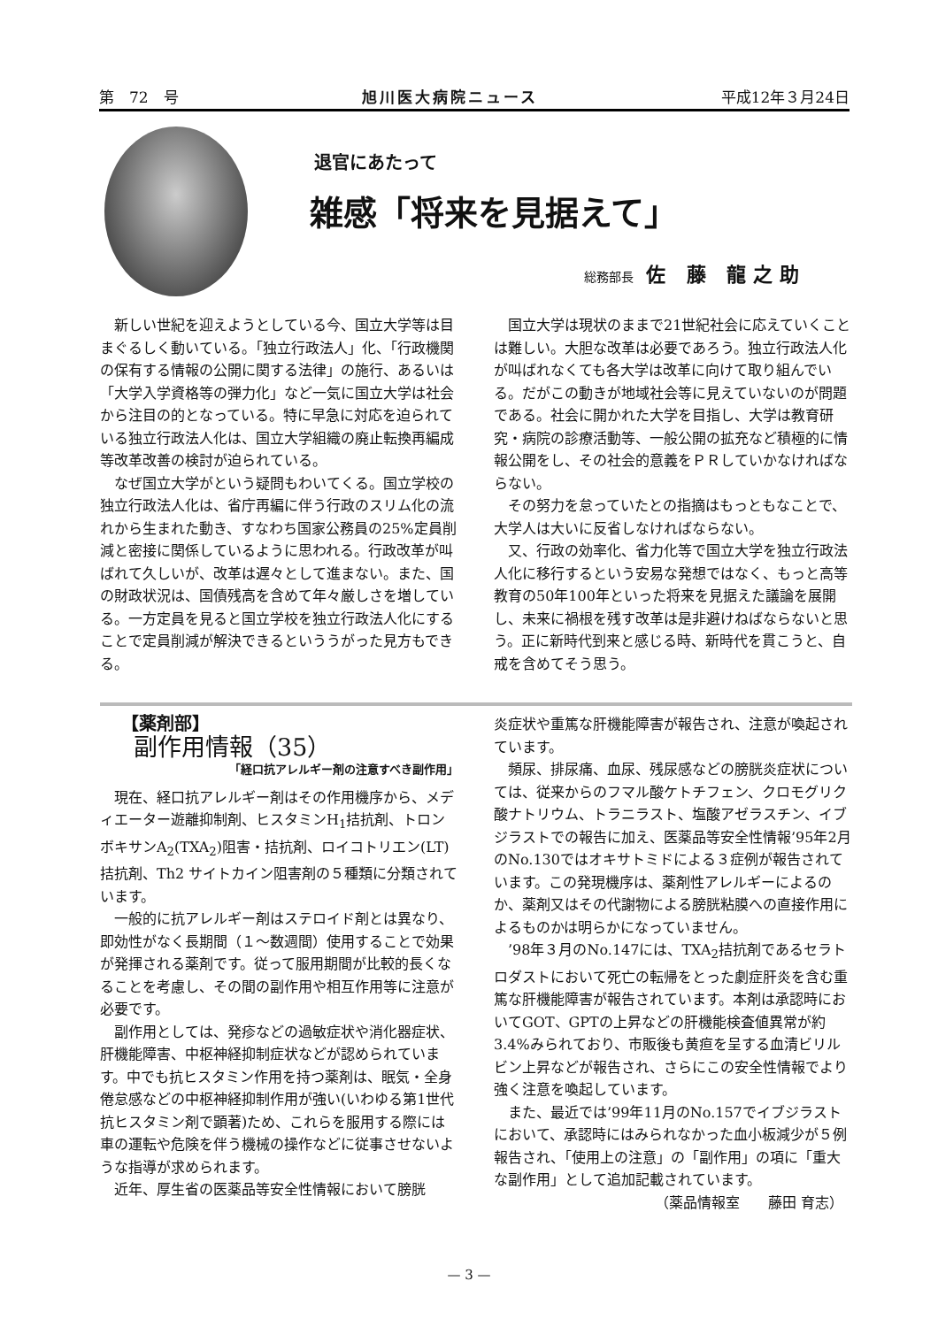第　72　号 旭川医大病院ニュース 平成12年３月24日
退官にあたって
雑感「将来を見据えて」
総務部長 佐 藤 龍之助
新しい世紀を迎えようとしている今、国立大学等は目まぐるしく動いている。「独立行政法人」化、「行政機関の保有する情報の公開に関する法律」の施行、あるいは「大学入学資格等の弾力化」など一気に国立大学は社会から注目の的となっている。特に早急に対応を迫られている独立行政法人化は、国立大学組織の廃止転換再編成等改革改善の検討が迫られている。
なぜ国立大学がという疑問もわいてくる。国立学校の独立行政法人化は、省庁再編に伴う行政のスリム化の流れから生まれた動き、すなわち国家公務員の25%定員削減と密接に関係しているように思われる。行政改革が叫ばれて久しいが、改革は遅々として進まない。また、国の財政状況は、国債残高を含めて年々厳しさを増している。一方定員を見ると国立学校を独立行政法人化にすることで定員削減が解決できるといううがった見方もできる。
国立大学は現状のままで21世紀社会に応えていくことは難しい。大胆な改革は必要であろう。独立行政法人化が叫ばれなくても各大学は改革に向けて取り組んでいる。だがこの動きが地域社会等に見えていないのが問題である。社会に開かれた大学を目指し、大学は教育研究・病院の診療活動等、一般公開の拡充など積極的に情報公開をし、その社会的意義をＰＲしていかなければならない。
その努力を怠っていたとの指摘はもっともなことで、大学人は大いに反省しなければならない。
又、行政の効率化、省力化等で国立大学を独立行政法人化に移行するという安易な発想ではなく、もっと高等教育の50年100年といった将来を見据えた議論を展開し、未来に禍根を残す改革は是非避けねばならないと思う。正に新時代到来と感じる時、新時代を貫こうと、自戒を含めてそう思う。
【薬剤部】
副作用情報（35）
「経口抗アレルギー剤の注意すべき副作用」
現在、経口抗アレルギー剤はその作用機序から、メディエーター遊離抑制剤、ヒスタミンH<sub>1</sub>拮抗剤、トロンボキサンA<sub>2</sub>(TXA<sub>2</sub>)阻害・拮抗剤、ロイコトリエン(LT)拮抗剤、Th2 サイトカイン阻害剤の５種類に分類されています。
一般的に抗アレルギー剤はステロイド剤とは異なり、即効性がなく長期間（１～数週間）使用することで効果が発揮される薬剤です。従って服用期間が比較的長くなることを考慮し、その間の副作用や相互作用等に注意が必要です。
副作用としては、発疹などの過敏症状や消化器症状、肝機能障害、中枢神経抑制症状などが認められています。中でも抗ヒスタミン作用を持つ薬剤は、眠気・全身倦怠感などの中枢神経抑制作用が強い(いわゆる第1世代抗ヒスタミン剤で顕著)ため、これらを服用する際には車の運転や危険を伴う機械の操作などに従事させないような指導が求められます。
近年、厚生省の医薬品等安全性情報において膀胱
炎症状や重篤な肝機能障害が報告され、注意が喚起されています。
頻尿、排尿痛、血尿、残尿感などの膀胱炎症状については、従来からのフマル酸ケトチフェン、クロモグリク酸ナトリウム、トラニラスト、塩酸アゼラスチン、イブジラストでの報告に加え、医薬品等安全性情報’95年2月のNo.130ではオキサトミドによる３症例が報告されています。この発現機序は、薬剤性アレルギーによるのか、薬剤又はその代謝物による膀胱粘膜への直接作用によるものかは明らかになっていません。
’98年３月のNo.147には、TXA<sub>2</sub>拮抗剤であるセラトロダストにおいて死亡の転帰をとった劇症肝炎を含む重篤な肝機能障害が報告されています。本剤は承認時においてGOT、GPTの上昇などの肝機能検査値異常が約3.4%みられており、市販後も黄疸を呈する血清ビリルビン上昇などが報告され、さらにこの安全性情報でより強く注意を喚起しています。
また、最近では’99年11月のNo.157でイブジラストにおいて、承認時にはみられなかった血小板減少が５例報告され、「使用上の注意」の「副作用」の項に「重大な副作用」として追加記載されています。
（薬品情報室　　藤田 育志）
— 3 —